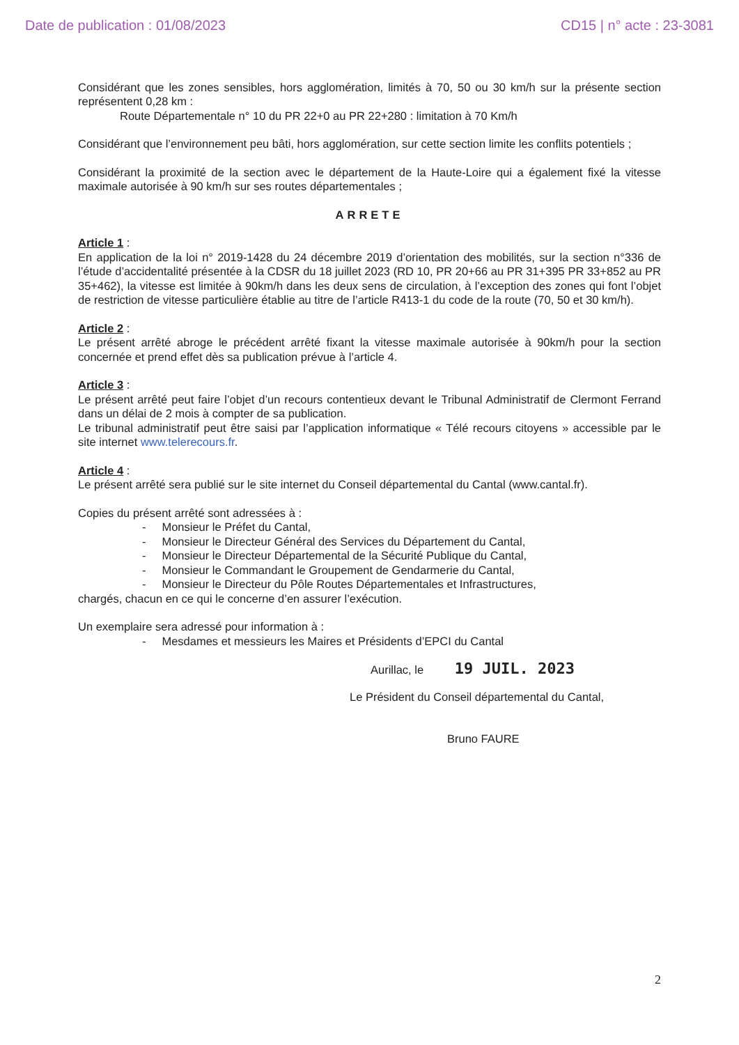Date de publication : 01/08/2023 CD15 | n° acte : 23-3081
Considérant que les zones sensibles, hors agglomération, limités à 70, 50 ou 30 km/h sur la présente section représentent 0,28 km :
Route Départementale n° 10 du PR 22+0 au PR 22+280 : limitation à 70 Km/h
Considérant que l’environnement peu bâti, hors agglomération, sur cette section limite les conflits potentiels ;
Considérant la proximité de la section avec le département de la Haute-Loire qui a également fixé la vitesse maximale autorisée à 90 km/h sur ses routes départementales ;
ARRETE
Article 1 :
En application de la loi n° 2019-1428 du 24 décembre 2019 d’orientation des mobilités, sur la section n°336 de l’étude d’accidentalité présentée à la CDSR du 18 juillet 2023 (RD 10, PR 20+66 au PR 31+395 PR 33+852 au PR 35+462), la vitesse est limitée à 90km/h dans les deux sens de circulation, à l’exception des zones qui font l’objet de restriction de vitesse particulière établie au titre de l’article R413-1 du code de la route (70, 50 et 30 km/h).
Article 2 :
Le présent arrêté abroge le précédent arrêté fixant la vitesse maximale autorisée à 90km/h pour la section concernée et prend effet dès sa publication prévue à l’article 4.
Article 3 :
Le présent arrêté peut faire l’objet d’un recours contentieux devant le Tribunal Administratif de Clermont Ferrand dans un délai de 2 mois à compter de sa publication.
Le tribunal administratif peut être saisi par l’application informatique « Télé recours citoyens » accessible par le site internet www.telerecours.fr.
Article 4 :
Le présent arrêté sera publié sur le site internet du Conseil départemental du Cantal (www.cantal.fr).
Copies du présent arrêté sont adressées à :
- Monsieur le Préfet du Cantal,
- Monsieur le Directeur Général des Services du Département du Cantal,
- Monsieur le Directeur Départemental de la Sécurité Publique du Cantal,
- Monsieur le Commandant le Groupement de Gendarmerie du Cantal,
- Monsieur le Directeur du Pôle Routes Départementales et Infrastructures,
chargés, chacun en ce qui le concerne d’en assurer l’exécution.
Un exemplaire sera adressé pour information à :
- Mesdames et messieurs les Maires et Présidents d’EPCI du Cantal
Aurillac, le 19 JUIL. 2023
Le Président du Conseil départemental du Cantal,
Bruno FAURE
2